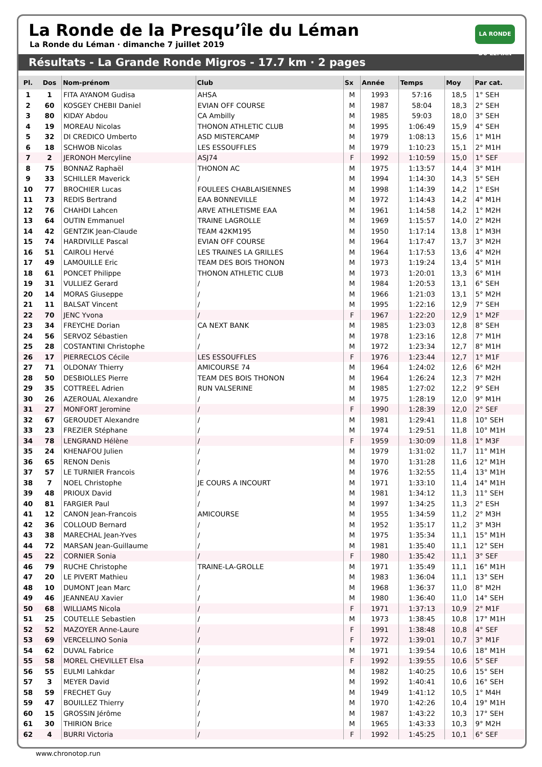La Ronde de la Presqu’île du Léman
La Ronde du Léman · dimanche 7 juillet 2019
LA RONDE DU LÉMAN
Résultats - La Grande Ronde Migros - 17.7 km · 2 pages
| Pl. | Dos | Nom-prénom | Club | Sx | Année | Temps | Moy | Par cat. |
| --- | --- | --- | --- | --- | --- | --- | --- | --- |
| 1 | 1 | FITA AYANOM Gudisa | AHSA | M | 1993 | 57:16 | 18,5 | 1° SEH |
| 2 | 60 | KOSGEY CHEBII Daniel | EVIAN OFF COURSE | M | 1987 | 58:04 | 18,3 | 2° SEH |
| 3 | 80 | KIDAY Abdou | CA Ambilly | M | 1985 | 59:03 | 18,0 | 3° SEH |
| 4 | 19 | MOREAU Nicolas | THONON ATHLETIC CLUB | M | 1995 | 1:06:49 | 15,9 | 4° SEH |
| 5 | 32 | DI CREDICO Umberto | ASD MISTERCAMP | M | 1979 | 1:08:13 | 15,6 | 1° M1H |
| 6 | 18 | SCHWOB Nicolas | LES ESSOUFFLES | M | 1979 | 1:10:23 | 15,1 | 2° M1H |
| 7 | 2 | JERONOH Mercyline | ASJ74 | F | 1992 | 1:10:59 | 15,0 | 1° SEF |
| 8 | 75 | BONNAZ Raphaël | THONON AC | M | 1975 | 1:13:57 | 14,4 | 3° M1H |
| 9 | 33 | SCHILLER Maverick | / | M | 1994 | 1:14:30 | 14,3 | 5° SEH |
| 10 | 77 | BROCHIER Lucas | FOULEES CHABLAISIENNES | M | 1998 | 1:14:39 | 14,2 | 1° ESH |
| 11 | 73 | REDIS Bertrand | EAA BONNEVILLE | M | 1972 | 1:14:43 | 14,2 | 4° M1H |
| 12 | 76 | CHAHDI Lahcen | ARVE ATHLETISME EAA | M | 1961 | 1:14:58 | 14,2 | 1° M2H |
| 13 | 64 | OUTIN Emmanuel | TRAINE LAGROLLE | M | 1969 | 1:15:57 | 14,0 | 2° M2H |
| 14 | 42 | GENTZIK Jean-Claude | TEAM 42KM195 | M | 1950 | 1:17:14 | 13,8 | 1° M3H |
| 15 | 74 | HARDIVILLE Pascal | EVIAN OFF COURSE | M | 1964 | 1:17:47 | 13,7 | 3° M2H |
| 16 | 51 | CAIROLI Hervé | LES TRAINES LA GRILLES | M | 1964 | 1:17:53 | 13,6 | 4° M2H |
| 17 | 49 | LAMOUILLE Eric | TEAM DES BOIS THONON | M | 1973 | 1:19:24 | 13,4 | 5° M1H |
| 18 | 61 | PONCET Philippe | THONON ATHLETIC CLUB | M | 1973 | 1:20:01 | 13,3 | 6° M1H |
| 19 | 31 | VULLIEZ Gerard | / | M | 1984 | 1:20:53 | 13,1 | 6° SEH |
| 20 | 14 | MORAS Giuseppe | / | M | 1966 | 1:21:03 | 13,1 | 5° M2H |
| 21 | 11 | BALSAT Vincent | / | M | 1995 | 1:22:16 | 12,9 | 7° SEH |
| 22 | 70 | JENC Yvona | / | F | 1967 | 1:22:20 | 12,9 | 1° M2F |
| 23 | 34 | FREYCHE Dorian | CA NEXT BANK | M | 1985 | 1:23:03 | 12,8 | 8° SEH |
| 24 | 56 | SERVOZ Sébastien | / | M | 1978 | 1:23:16 | 12,8 | 7° M1H |
| 25 | 28 | COSTANTINI Christophe | / | M | 1972 | 1:23:34 | 12,7 | 8° M1H |
| 26 | 17 | PIERRECLOS Cécile | LES ESSOUFFLES | F | 1976 | 1:23:44 | 12,7 | 1° M1F |
| 27 | 71 | OLDONAY Thierry | AMICOURSE 74 | M | 1964 | 1:24:02 | 12,6 | 6° M2H |
| 28 | 50 | DESBIOLLES Pierre | TEAM DES BOIS THONON | M | 1964 | 1:26:24 | 12,3 | 7° M2H |
| 29 | 35 | COTTREEL Adrien | RUN VALSERINE | M | 1985 | 1:27:02 | 12,2 | 9° SEH |
| 30 | 26 | AZEROUAL Alexandre | / | M | 1975 | 1:28:19 | 12,0 | 9° M1H |
| 31 | 27 | MONFORT Jeromine | / | F | 1990 | 1:28:39 | 12,0 | 2° SEF |
| 32 | 67 | GEROUDET Alexandre | / | M | 1981 | 1:29:41 | 11,8 | 10° SEH |
| 33 | 23 | FREZIER Stéphane | / | M | 1974 | 1:29:51 | 11,8 | 10° M1H |
| 34 | 78 | LENGRAND Hélène | / | F | 1959 | 1:30:09 | 11,8 | 1° M3F |
| 35 | 24 | KHENAFOU Julien | / | M | 1979 | 1:31:02 | 11,7 | 11° M1H |
| 36 | 65 | RENON Denis | / | M | 1970 | 1:31:28 | 11,6 | 12° M1H |
| 37 | 57 | LE TURNIER Francois | / | M | 1976 | 1:32:55 | 11,4 | 13° M1H |
| 38 | 7 | NOEL Christophe | JE COURS A INCOURT | M | 1971 | 1:33:10 | 11,4 | 14° M1H |
| 39 | 48 | PRIOUX David | / | M | 1981 | 1:34:12 | 11,3 | 11° SEH |
| 40 | 81 | FARGIER Paul | / | M | 1997 | 1:34:25 | 11,3 | 2° ESH |
| 41 | 12 | CANON Jean-Francois | AMICOURSE | M | 1955 | 1:34:59 | 11,2 | 2° M3H |
| 42 | 36 | COLLOUD Bernard | / | M | 1952 | 1:35:17 | 11,2 | 3° M3H |
| 43 | 38 | MARECHAL Jean-Yves | / | M | 1975 | 1:35:34 | 11,1 | 15° M1H |
| 44 | 72 | MARSAN Jean-Guillaume | / | M | 1981 | 1:35:40 | 11,1 | 12° SEH |
| 45 | 22 | CORNIER Sonia | / | F | 1980 | 1:35:42 | 11,1 | 3° SEF |
| 46 | 79 | RUCHE Christophe | TRAINE-LA-GROLLE | M | 1971 | 1:35:49 | 11,1 | 16° M1H |
| 47 | 20 | LE PIVERT Mathieu | / | M | 1983 | 1:36:04 | 11,1 | 13° SEH |
| 48 | 10 | DUMONT Jean Marc | / | M | 1968 | 1:36:37 | 11,0 | 8° M2H |
| 49 | 46 | JEANNEAU Xavier | / | M | 1980 | 1:36:40 | 11,0 | 14° SEH |
| 50 | 68 | WILLIAMS Nicola | / | F | 1971 | 1:37:13 | 10,9 | 2° M1F |
| 51 | 25 | COUTELLE Sebastien | / | M | 1973 | 1:38:45 | 10,8 | 17° M1H |
| 52 | 52 | MAZOYER Anne-Laure | / | F | 1991 | 1:38:48 | 10,8 | 4° SEF |
| 53 | 69 | VERCELLINO Sonia | / | F | 1972 | 1:39:01 | 10,7 | 3° M1F |
| 54 | 62 | DUVAL Fabrice | / | M | 1971 | 1:39:54 | 10,6 | 18° M1H |
| 55 | 58 | MOREL CHEVILLET Elsa | / | F | 1992 | 1:39:55 | 10,6 | 5° SEF |
| 56 | 55 | EULMI Lahkdar | / | M | 1982 | 1:40:25 | 10,6 | 15° SEH |
| 57 | 3 | MEYER David | / | M | 1992 | 1:40:41 | 10,6 | 16° SEH |
| 58 | 59 | FRECHET Guy | / | M | 1949 | 1:41:12 | 10,5 | 1° M4H |
| 59 | 47 | BOUILLEZ Thierry | / | M | 1970 | 1:42:26 | 10,4 | 19° M1H |
| 60 | 15 | GROSSIN Jérôme | / | M | 1987 | 1:43:22 | 10,3 | 17° SEH |
| 61 | 30 | THIRION Brice | / | M | 1965 | 1:43:33 | 10,3 | 9° M2H |
| 62 | 4 | BURRI Victoria | / | F | 1992 | 1:45:25 | 10,1 | 6° SEF |
www.chronotop.run